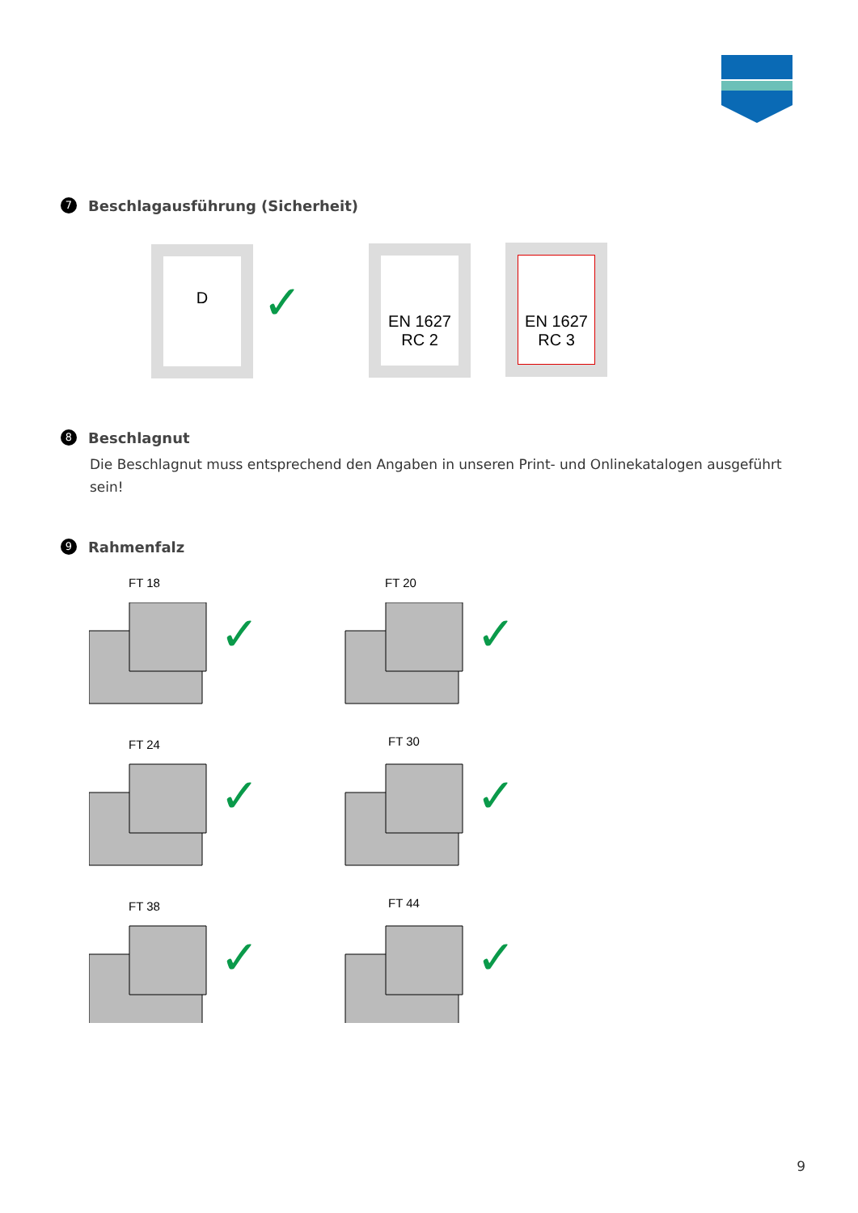7
Beschlagausführung (Sicherheit)
D
✓
EN 1627
RC 2
EN 1627
RC 3
8
Beschlagnut
Die Beschlagnut muss entsprechend den Angaben in unseren Print- und Onlinekatalogen ausgeführt sein!
9
Rahmenfalz
FT 18 FT 20
FT 24 FT 30
FT 38 FT 44
✓ ✓
✓ ✓
✓ ✓
9